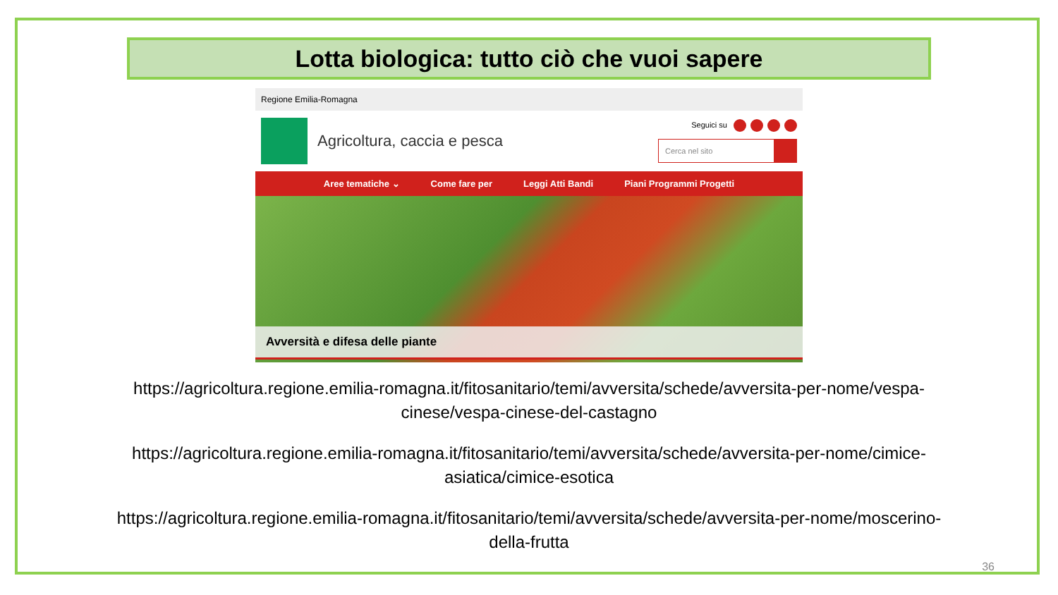Lotta biologica: tutto ciò che vuoi sapere
Regione Emilia-Romagna
Agricoltura, caccia e pesca
Seguici su
Cerca nel sito
Aree tematiche ⌄ Come fare per Leggi Atti Bandi Piani Programmi Progetti
Avversità e difesa delle piante
https://agricoltura.regione.emilia-romagna.it/fitosanitario/temi/avversita/schede/avversita-per-nome/vespa-
cinese/vespa-cinese-del-castagno
https://agricoltura.regione.emilia-romagna.it/fitosanitario/temi/avversita/schede/avversita-per-nome/cimice-
asiatica/cimice-esotica
https://agricoltura.regione.emilia-romagna.it/fitosanitario/temi/avversita/schede/avversita-per-nome/moscerino-
della-frutta
36